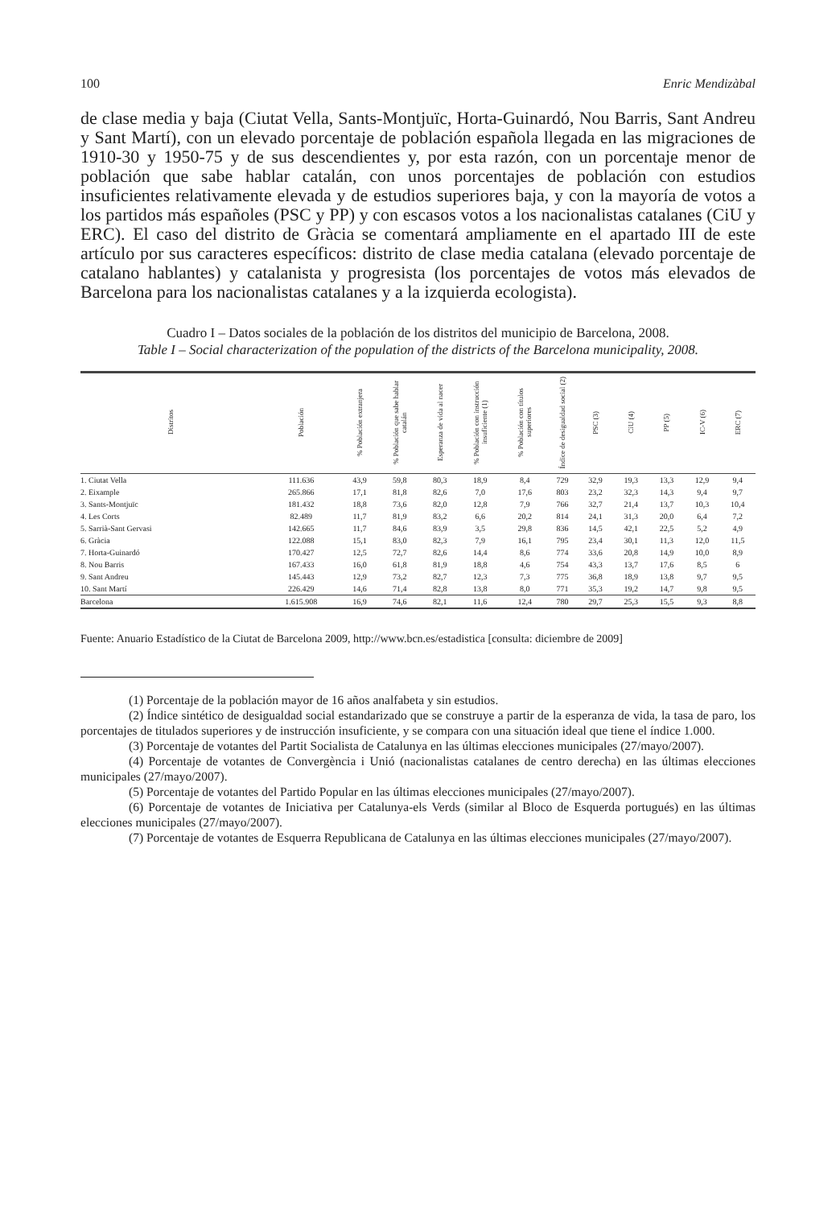100 Enric Mendizàbal
de clase media y baja (Ciutat Vella, Sants-Montjuïc, Horta-Guinardó, Nou Barris, Sant Andreu y Sant Martí), con un elevado porcentaje de población española llegada en las migraciones de 1910-30 y 1950-75 y de sus descendientes y, por esta razón, con un porcentaje menor de población que sabe hablar catalán, con unos porcentajes de población con estudios insuficientes relativamente elevada y de estudios superiores baja, y con la mayoría de votos a los partidos más españoles (PSC y PP) y con escasos votos a los nacionalistas catalanes (CiU y ERC). El caso del distrito de Gràcia se comentará ampliamente en el apartado III de este artículo por sus caracteres específicos: distrito de clase media catalana (elevado porcentaje de catalano hablantes) y catalanista y progresista (los porcentajes de votos más elevados de Barcelona para los nacionalistas catalanes y a la izquierda ecologista).
Cuadro I – Datos sociales de la población de los distritos del municipio de Barcelona, 2008.
Table I – Social characterization of the population of the districts of the Barcelona municipality, 2008.
| Distritos | Población | % Población extranjera | % Población que sabe hablar catalán | Esperanza de vida al nacer | % Población con instrucción insuficiente (1) | % Población con títulos superiores | Índice de desigualdad social (2) | PSC (3) | CiU (4) | PP (5) | IC-V (6) | ERC (7) |
| --- | --- | --- | --- | --- | --- | --- | --- | --- | --- | --- | --- | --- |
| 1. Ciutat Vella | 111.636 | 43,9 | 59,8 | 80,3 | 18,9 | 8,4 | 729 | 32,9 | 19,3 | 13,3 | 12,9 | 9,4 |
| 2. Eixample | 265.866 | 17,1 | 81,8 | 82,6 | 7,0 | 17,6 | 803 | 23,2 | 32,3 | 14,3 | 9,4 | 9,7 |
| 3. Sants-Montjuïc | 181.432 | 18,8 | 73,6 | 82,0 | 12,8 | 7,9 | 766 | 32,7 | 21,4 | 13,7 | 10,3 | 10,4 |
| 4. Les Corts | 82.489 | 11,7 | 81,9 | 83,2 | 6,6 | 20,2 | 814 | 24,1 | 31,3 | 20,0 | 6,4 | 7,2 |
| 5. Sarrià-Sant Gervasi | 142.665 | 11,7 | 84,6 | 83,9 | 3,5 | 29,8 | 836 | 14,5 | 42,1 | 22,5 | 5,2 | 4,9 |
| 6. Gràcia | 122.088 | 15,1 | 83,0 | 82,3 | 7,9 | 16,1 | 795 | 23,4 | 30,1 | 11,3 | 12,0 | 11,5 |
| 7. Horta-Guinardó | 170.427 | 12,5 | 72,7 | 82,6 | 14,4 | 8,6 | 774 | 33,6 | 20,8 | 14,9 | 10,0 | 8,9 |
| 8. Nou Barris | 167.433 | 16,0 | 61,8 | 81,9 | 18,8 | 4,6 | 754 | 43,3 | 13,7 | 17,6 | 8,5 | 6 |
| 9. Sant Andreu | 145.443 | 12,9 | 73,2 | 82,7 | 12,3 | 7,3 | 775 | 36,8 | 18,9 | 13,8 | 9,7 | 9,5 |
| 10. Sant Martí | 226.429 | 14,6 | 71,4 | 82,8 | 13,8 | 8,0 | 771 | 35,3 | 19,2 | 14,7 | 9,8 | 9,5 |
| Barcelona | 1.615.908 | 16,9 | 74,6 | 82,1 | 11,6 | 12,4 | 780 | 29,7 | 25,3 | 15,5 | 9,3 | 8,8 |
Fuente: Anuario Estadístico de la Ciutat de Barcelona 2009, http://www.bcn.es/estadistica [consulta: diciembre de 2009]
(1) Porcentaje de la población mayor de 16 años analfabeta y sin estudios.
(2) Índice sintético de desigualdad social estandarizado que se construye a partir de la esperanza de vida, la tasa de paro, los porcentajes de titulados superiores y de instrucción insuficiente, y se compara con una situación ideal que tiene el índice 1.000.
(3) Porcentaje de votantes del Partit Socialista de Catalunya en las últimas elecciones municipales (27/mayo/2007).
(4) Porcentaje de votantes de Convergència i Unió (nacionalistas catalanes de centro derecha) en las últimas elecciones municipales (27/mayo/2007).
(5) Porcentaje de votantes del Partido Popular en las últimas elecciones municipales (27/mayo/2007).
(6) Porcentaje de votantes de Iniciativa per Catalunya-els Verds (similar al Bloco de Esquerda portugués) en las últimas elecciones municipales (27/mayo/2007).
(7) Porcentaje de votantes de Esquerra Republicana de Catalunya en las últimas elecciones municipales (27/mayo/2007).